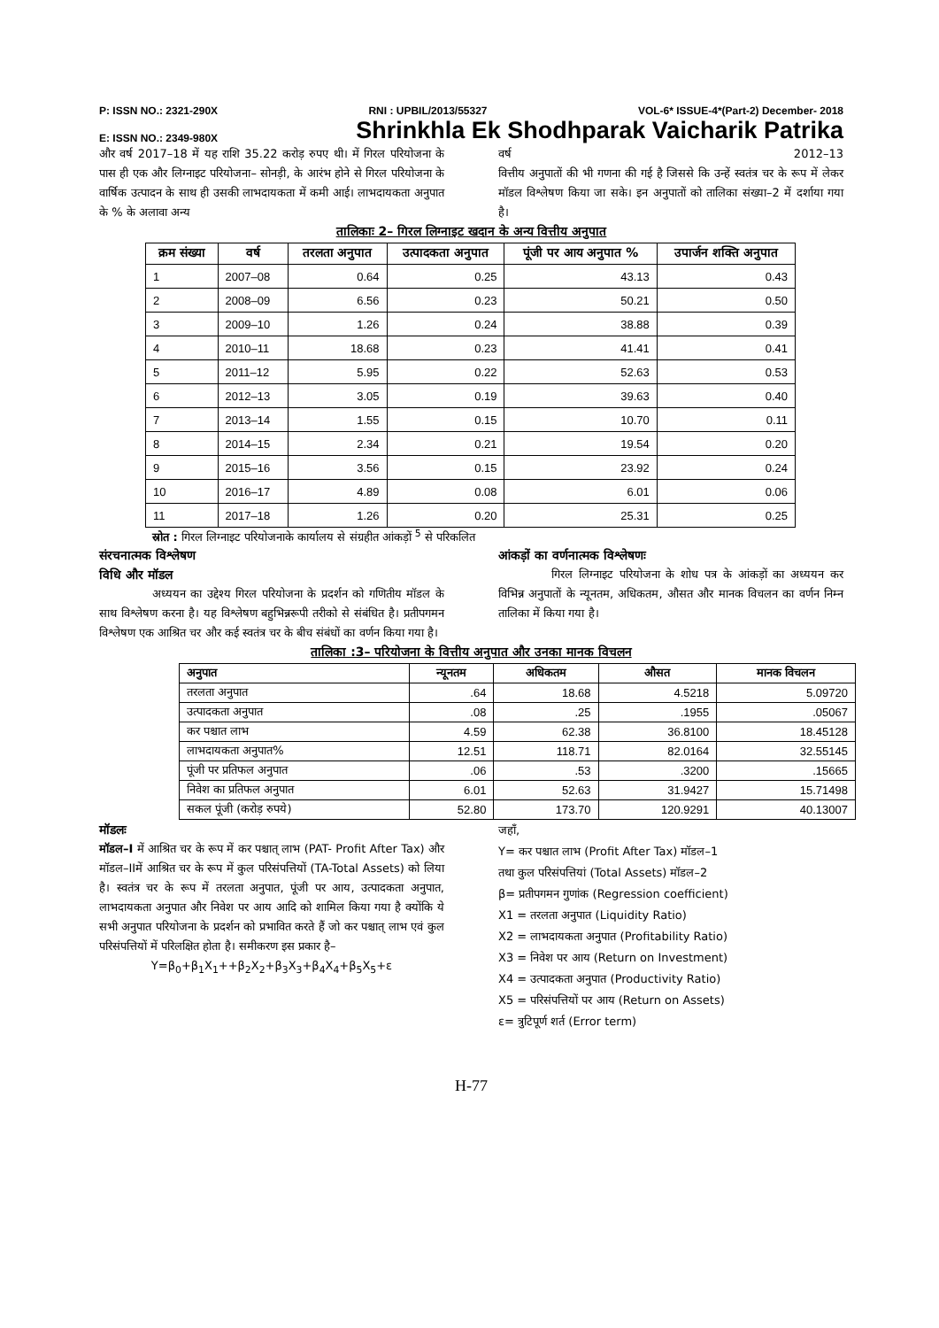P: ISSN NO.: 2321-290X RNI : UPBIL/2013/55327 VOL-6* ISSUE-4*(Part-2) December- 2018
E: ISSN NO.: 2349-980X Shrinkhla Ek Shodhparak Vaicharik Patrika
और वर्ष 2017–18 में यह राशि 35.22 करोड़ रुपए थी। में गिरल परियोजना के पास ही एक और लिग्नाइट परियोजना– सोनड़ी, के आरंभ होने से गिरल परियोजना के वार्षिक उत्पादन के साथ ही उसकी लाभदायकता में कमी आई। लाभदायकता अनुपात के % के अलावा अन्य
वर्ष 2012–13
वित्तीय अनुपातों की भी गणना की गई है जिससे कि उन्हें स्वतंत्र चर के रूप में लेकर मॉडल विश्लेषण किया जा सके। इन अनुपातों को तालिका संख्या–2 में दर्शाया गया है।
तालिकाः 2– गिरल लिग्नाइट खदान के अन्य वित्तीय अनुपात
| क्रम संख्या | वर्ष | तरलता अनुपात | उत्पादकता अनुपात | पूंजी पर आय अनुपात % | उपार्जन शक्ति अनुपात |
| --- | --- | --- | --- | --- | --- |
| 1 | 2007–08 | 0.64 | 0.25 | 43.13 | 0.43 |
| 2 | 2008–09 | 6.56 | 0.23 | 50.21 | 0.50 |
| 3 | 2009–10 | 1.26 | 0.24 | 38.88 | 0.39 |
| 4 | 2010–11 | 18.68 | 0.23 | 41.41 | 0.41 |
| 5 | 2011–12 | 5.95 | 0.22 | 52.63 | 0.53 |
| 6 | 2012–13 | 3.05 | 0.19 | 39.63 | 0.40 |
| 7 | 2013–14 | 1.55 | 0.15 | 10.70 | 0.11 |
| 8 | 2014–15 | 2.34 | 0.21 | 19.54 | 0.20 |
| 9 | 2015–16 | 3.56 | 0.15 | 23.92 | 0.24 |
| 10 | 2016–17 | 4.89 | 0.08 | 6.01 | 0.06 |
| 11 | 2017–18 | 1.26 | 0.20 | 25.31 | 0.25 |
स्रोत : गिरल लिग्नाइट परियोजनाके कार्यालय से संग्रहीत आंकड़ों <sup>5</sup> से परिकलित
संरचनात्मक विश्लेषण
विधि और मॉडल
अध्ययन का उद्देश्य गिरल परियोजना के प्रदर्शन को गणितीय मॉडल के साथ विश्लेषण करना है। यह विश्लेषण बहुभिन्नरूपी तरीको से संबंधित है। प्रतीपगमन विश्लेषण एक आश्रित चर और कई स्वतंत्र चर के बीच संबंधों का वर्णन किया गया है।
आंकड़ों का वर्णनात्मक विश्लेषणः
गिरल लिग्नाइट परियोजना के शोध पत्र के आंकड़ों का अध्ययन कर विभिन्न अनुपातों के न्यूनतम, अधिकतम, औसत और मानक विचलन का वर्णन निम्न तालिका में किया गया है।
तालिका :3– परियोजना के वित्तीय अनुपात और उनका मानक विचलन
| अनुपात | न्यूनतम | अधिकतम | औसत | मानक विचलन |
| --- | --- | --- | --- | --- |
| तरलता अनुपात | .64 | 18.68 | 4.5218 | 5.09720 |
| उत्पादकता अनुपात | .08 | .25 | .1955 | .05067 |
| कर पश्चात लाभ | 4.59 | 62.38 | 36.8100 | 18.45128 |
| लाभदायकता अनुपात% | 12.51 | 118.71 | 82.0164 | 32.55145 |
| पूंजी पर प्रतिफल अनुपात | .06 | .53 | .3200 | .15665 |
| निवेश का प्रतिफल अनुपात | 6.01 | 52.63 | 31.9427 | 15.71498 |
| सकल पूंजी (करोड़ रुपये) | 52.80 | 173.70 | 120.9291 | 40.13007 |
मॉडलः
मॉडल–I में आश्रित चर के रूप में कर पश्चात् लाभ (PAT- Profit After Tax) और मॉडल–IIमें आश्रित चर के रूप में कुल परिसंपत्तियों (TA-Total Assets) को लिया है। स्वतंत्र चर के रूप में तरलता अनुपात, पूंजी पर आय, उत्पादकता अनुपात, लाभदायकता अनुपात और निवेश पर आय आदि को शामिल किया गया है क्योंकि ये सभी अनुपात परियोजना के प्रदर्शन को प्रभावित करते हैं जो कर पश्चात् लाभ एवं कुल परिसंपत्तियों में परिलक्षित होता है। समीकरण इस प्रकार है–
Y=β<sub>0</sub>+β<sub>1</sub>X<sub>1</sub>++β<sub>2</sub>X<sub>2</sub>+β<sub>3</sub>X<sub>3</sub>+β<sub>4</sub>X<sub>4</sub>+β<sub>5</sub>X<sub>5</sub>+ε
जहाँ,
Y= कर पश्चात लाभ (Profit After Tax) मॉडल–1
तथा कुल परिसंपत्तियां (Total Assets) मॉडल–2
β= प्रतीपगमन गुणांक (Regression coefficient)
X1 = तरलता अनुपात (Liquidity Ratio)
X2 = लाभदायकता अनुपात (Profitability Ratio)
X3 = निवेश पर आय (Return on Investment)
X4 = उत्पादकता अनुपात (Productivity Ratio)
X5 = परिसंपत्तियों पर आय (Return on Assets)
ε= त्रुटिपूर्ण शर्त (Error term)
H-77